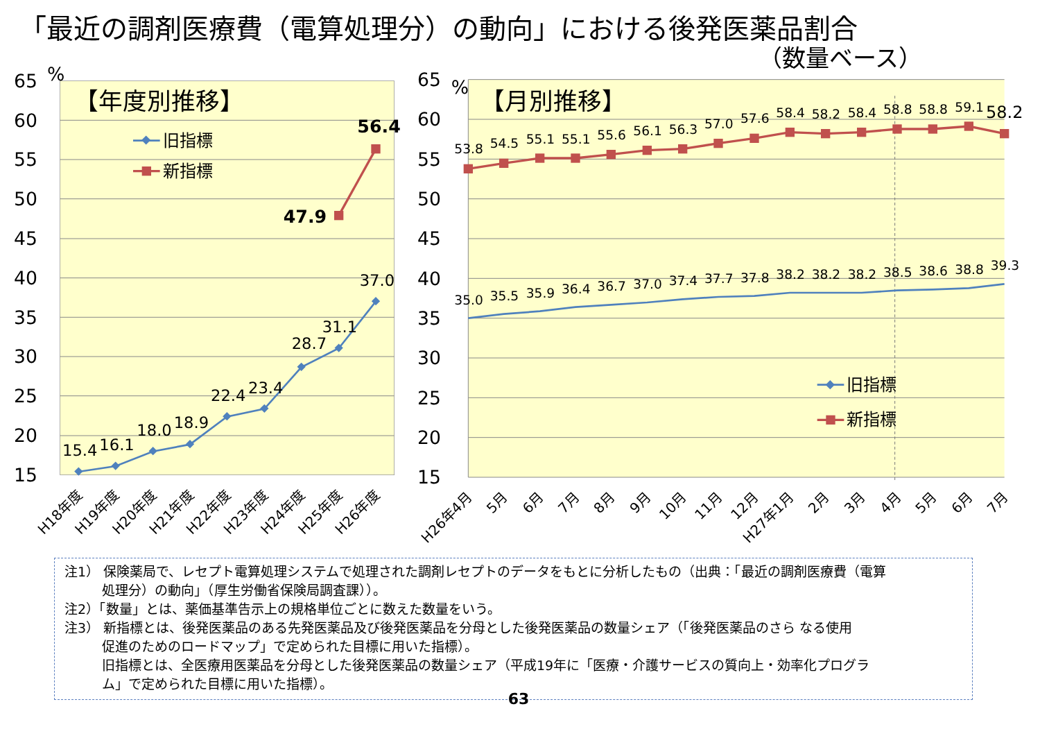「最近の調剤医療費（電算処理分）の動向」における後発医薬品割合
（数量ベース）
65
60
55
50
45
40
35
30
25
20
15
%
65
60
55
50
45
40
35
30
25
20
15
%
【年度別推移】
【月別推移】
旧指標
新指標
15.4
16.1
18.0
18.9
22.4
23.4
28.7
31.1
37.0
47.9
56.4
53.8
54.5
55.1
55.1
55.6
56.1
56.3
57.0
57.6
58.4
58.2
58.4
58.8
58.8
59.1
35.0
35.5
35.9
36.4
36.7
37.0
37.4
37.7
37.8
38.2
38.2
38.2
38.5
38.6
38.8
39.3
58.2
旧指標
新指標
H18年度
H19年度
H20年度
H21年度
H22年度
H23年度
H24年度
H25年度
H26年度
H26年4月
5月
6月
7月
8月
9月
10月
11月
12月
H27年1月
2月
3月
4月
5月
6月
7月
注1） 保険薬局で、レセプト電算処理システムで処理された調剤レセプトのデータをもとに分析したもの（出典：「最近の調剤医療費（電算
処理分）の動向」（厚生労働省保険局調査課））。
注2）「数量」とは、薬価基準告示上の規格単位ごとに数えた数量をいう。
注3） 新指標とは、後発医薬品のある先発医薬品及び後発医薬品を分母とした後発医薬品の数量シェア（「後発医薬品のさら なる使用
促進のためのロードマップ」で定められた目標に用いた指標）。
旧指標とは、全医療用医薬品を分母とした後発医薬品の数量シェア（平成19年に「医療・介護サービスの質向上・効率化プログラ
ム」で定められた目標に用いた指標）。
63